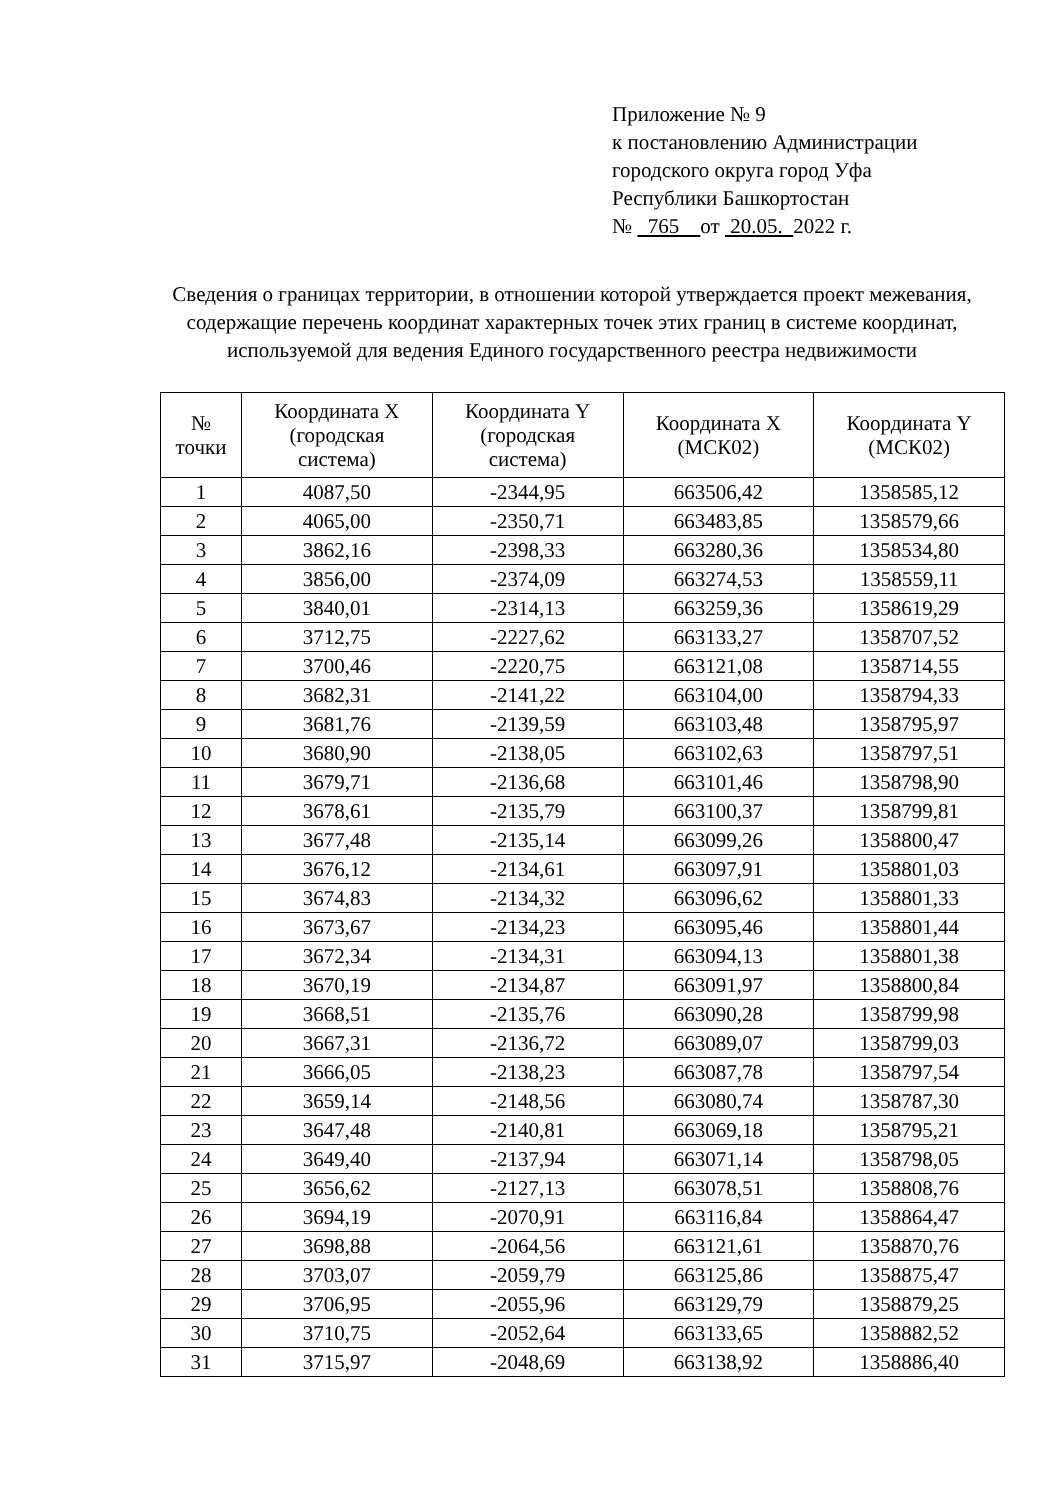Приложение № 9
к постановлению Администрации
городского округа город Уфа
Республики Башкортостан
№ 765 от 20.05. 2022 г.
Сведения о границах территории, в отношении которой утверждается проект межевания, содержащие перечень координат характерных точек этих границ в системе координат, используемой для ведения Единого государственного реестра недвижимости
| № точки | Координата X (городская система) | Координата Y (городская система) | Координата X (МСК02) | Координата Y (МСК02) |
| --- | --- | --- | --- | --- |
| 1 | 4087,50 | -2344,95 | 663506,42 | 1358585,12 |
| 2 | 4065,00 | -2350,71 | 663483,85 | 1358579,66 |
| 3 | 3862,16 | -2398,33 | 663280,36 | 1358534,80 |
| 4 | 3856,00 | -2374,09 | 663274,53 | 1358559,11 |
| 5 | 3840,01 | -2314,13 | 663259,36 | 1358619,29 |
| 6 | 3712,75 | -2227,62 | 663133,27 | 1358707,52 |
| 7 | 3700,46 | -2220,75 | 663121,08 | 1358714,55 |
| 8 | 3682,31 | -2141,22 | 663104,00 | 1358794,33 |
| 9 | 3681,76 | -2139,59 | 663103,48 | 1358795,97 |
| 10 | 3680,90 | -2138,05 | 663102,63 | 1358797,51 |
| 11 | 3679,71 | -2136,68 | 663101,46 | 1358798,90 |
| 12 | 3678,61 | -2135,79 | 663100,37 | 1358799,81 |
| 13 | 3677,48 | -2135,14 | 663099,26 | 1358800,47 |
| 14 | 3676,12 | -2134,61 | 663097,91 | 1358801,03 |
| 15 | 3674,83 | -2134,32 | 663096,62 | 1358801,33 |
| 16 | 3673,67 | -2134,23 | 663095,46 | 1358801,44 |
| 17 | 3672,34 | -2134,31 | 663094,13 | 1358801,38 |
| 18 | 3670,19 | -2134,87 | 663091,97 | 1358800,84 |
| 19 | 3668,51 | -2135,76 | 663090,28 | 1358799,98 |
| 20 | 3667,31 | -2136,72 | 663089,07 | 1358799,03 |
| 21 | 3666,05 | -2138,23 | 663087,78 | 1358797,54 |
| 22 | 3659,14 | -2148,56 | 663080,74 | 1358787,30 |
| 23 | 3647,48 | -2140,81 | 663069,18 | 1358795,21 |
| 24 | 3649,40 | -2137,94 | 663071,14 | 1358798,05 |
| 25 | 3656,62 | -2127,13 | 663078,51 | 1358808,76 |
| 26 | 3694,19 | -2070,91 | 663116,84 | 1358864,47 |
| 27 | 3698,88 | -2064,56 | 663121,61 | 1358870,76 |
| 28 | 3703,07 | -2059,79 | 663125,86 | 1358875,47 |
| 29 | 3706,95 | -2055,96 | 663129,79 | 1358879,25 |
| 30 | 3710,75 | -2052,64 | 663133,65 | 1358882,52 |
| 31 | 3715,97 | -2048,69 | 663138,92 | 1358886,40 |